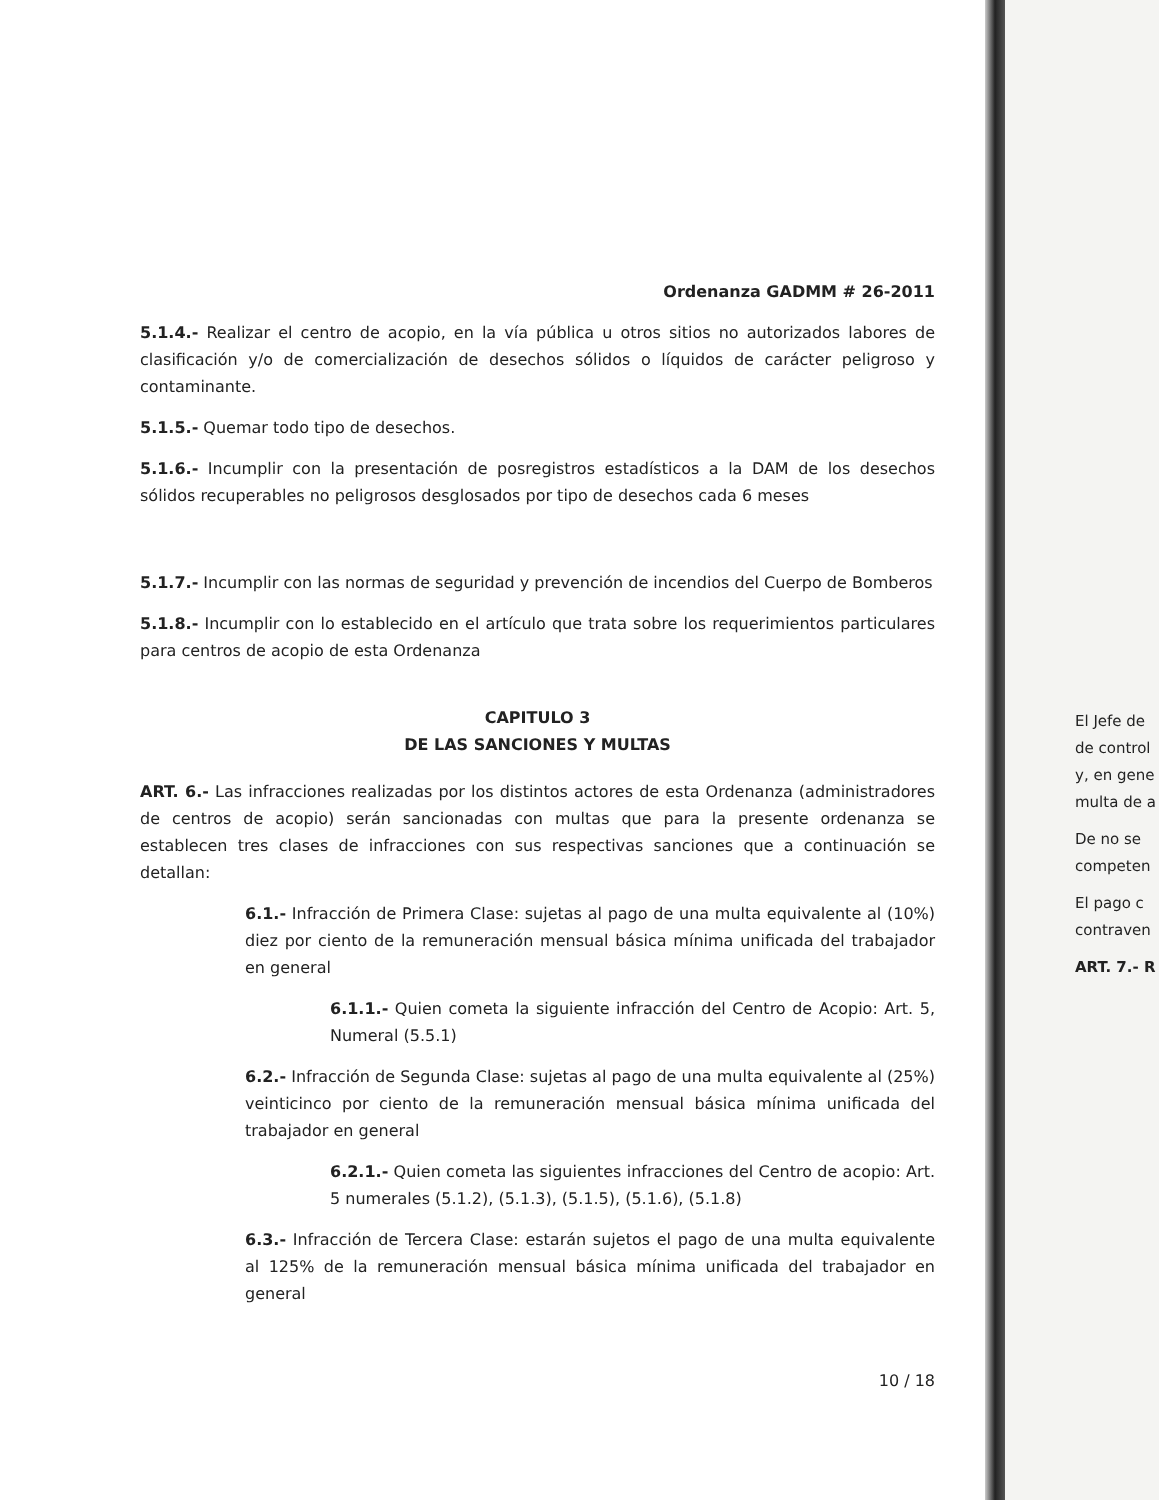Ordenanza GADMM # 26-2011
5.1.4.- Realizar el centro de acopio, en la vía pública u otros sitios no autorizados labores de clasificación y/o de comercialización de desechos sólidos o líquidos de carácter peligroso y contaminante.
5.1.5.- Quemar todo tipo de desechos.
5.1.6.- Incumplir con la presentación de posregistros estadísticos a la DAM de los desechos sólidos recuperables no peligrosos desglosados por tipo de desechos cada 6 meses
5.1.7.- Incumplir con las normas de seguridad y prevención de incendios del Cuerpo de Bomberos
5.1.8.- Incumplir con lo establecido en el artículo que trata sobre los requerimientos particulares para centros de acopio de esta Ordenanza
CAPITULO 3
DE LAS SANCIONES Y MULTAS
ART. 6.- Las infracciones realizadas por los distintos actores de esta Ordenanza (administradores de centros de acopio) serán sancionadas con multas que para la presente ordenanza se establecen tres clases de infracciones con sus respectivas sanciones que a continuación se detallan:
6.1.- Infracción de Primera Clase: sujetas al pago de una multa equivalente al (10%) diez por ciento de la remuneración mensual básica mínima unificada del trabajador en general
6.1.1.- Quien cometa la siguiente infracción del Centro de Acopio: Art. 5, Numeral (5.5.1)
6.2.- Infracción de Segunda Clase: sujetas al pago de una multa equivalente al (25%) veinticinco por ciento de la remuneración mensual básica mínima unificada del trabajador en general
6.2.1.- Quien cometa las siguientes infracciones del Centro de acopio: Art. 5 numerales (5.1.2), (5.1.3), (5.1.5), (5.1.6), (5.1.8)
6.3.- Infracción de Tercera Clase: estarán sujetos el pago de una multa equivalente al 125% de la remuneración mensual básica mínima unificada del trabajador en general
10 / 18
El Jefe de
de control
y, en gene
multa de a
De no se
competen
El pago c
contraven
ART. 7.- R